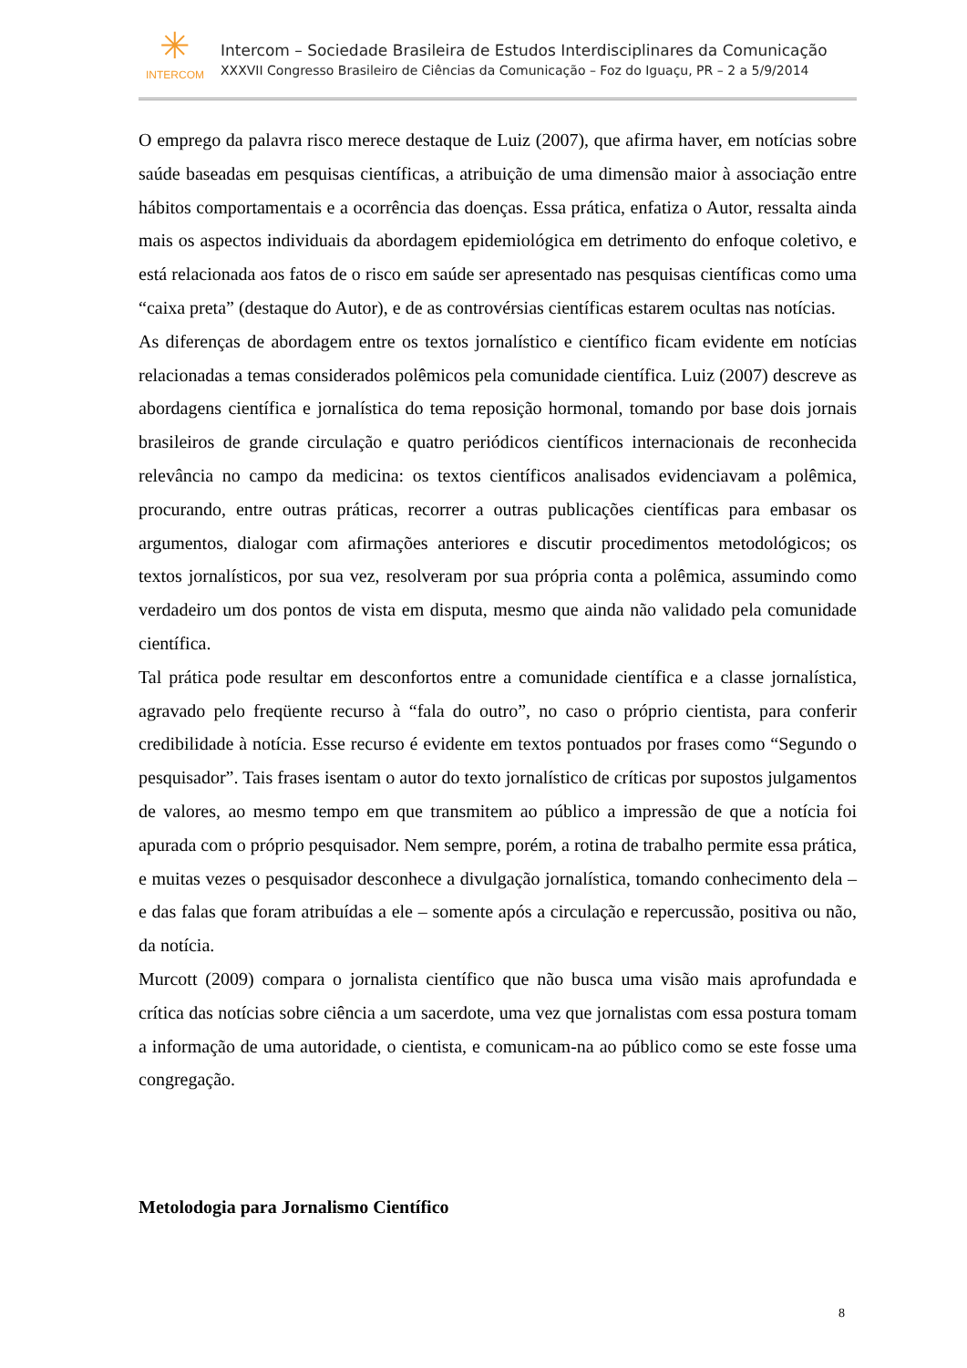✳
INTERCOM
Intercom – Sociedade Brasileira de Estudos Interdisciplinares da Comunicação
XXXVII Congresso Brasileiro de Ciências da Comunicação – Foz do Iguaçu, PR – 2 a 5/9/2014
O emprego da palavra risco merece destaque de Luiz (2007), que afirma haver, em notícias sobre saúde baseadas em pesquisas científicas, a atribuição de uma dimensão maior à associação entre hábitos comportamentais e a ocorrência das doenças. Essa prática, enfatiza o Autor, ressalta ainda mais os aspectos individuais da abordagem epidemiológica em detrimento do enfoque coletivo, e está relacionada aos fatos de o risco em saúde ser apresentado nas pesquisas científicas como uma “caixa preta” (destaque do Autor), e de as controvérsias científicas estarem ocultas nas notícias.
As diferenças de abordagem entre os textos jornalístico e científico ficam evidente em notícias relacionadas a temas considerados polêmicos pela comunidade científica. Luiz (2007) descreve as abordagens científica e jornalística do tema reposição hormonal, tomando por base dois jornais brasileiros de grande circulação e quatro periódicos científicos internacionais de reconhecida relevância no campo da medicina: os textos científicos analisados evidenciavam a polêmica, procurando, entre outras práticas, recorrer a outras publicações científicas para embasar os argumentos, dialogar com afirmações anteriores e discutir procedimentos metodológicos; os textos jornalísticos, por sua vez, resolveram por sua própria conta a polêmica, assumindo como verdadeiro um dos pontos de vista em disputa, mesmo que ainda não validado pela comunidade científica.
Tal prática pode resultar em desconfortos entre a comunidade científica e a classe jornalística, agravado pelo freqüente recurso à “fala do outro”, no caso o próprio cientista, para conferir credibilidade à notícia. Esse recurso é evidente em textos pontuados por frases como “Segundo o pesquisador”. Tais frases isentam o autor do texto jornalístico de críticas por supostos julgamentos de valores, ao mesmo tempo em que transmitem ao público a impressão de que a notícia foi apurada com o próprio pesquisador. Nem sempre, porém, a rotina de trabalho permite essa prática, e muitas vezes o pesquisador desconhece a divulgação jornalística, tomando conhecimento dela – e das falas que foram atribuídas a ele – somente após a circulação e repercussão, positiva ou não, da notícia.
Murcott (2009) compara o jornalista científico que não busca uma visão mais aprofundada e crítica das notícias sobre ciência a um sacerdote, uma vez que jornalistas com essa postura tomam a informação de uma autoridade, o cientista, e comunicam-na ao público como se este fosse uma congregação.
Metolodogia para Jornalismo Científico
8